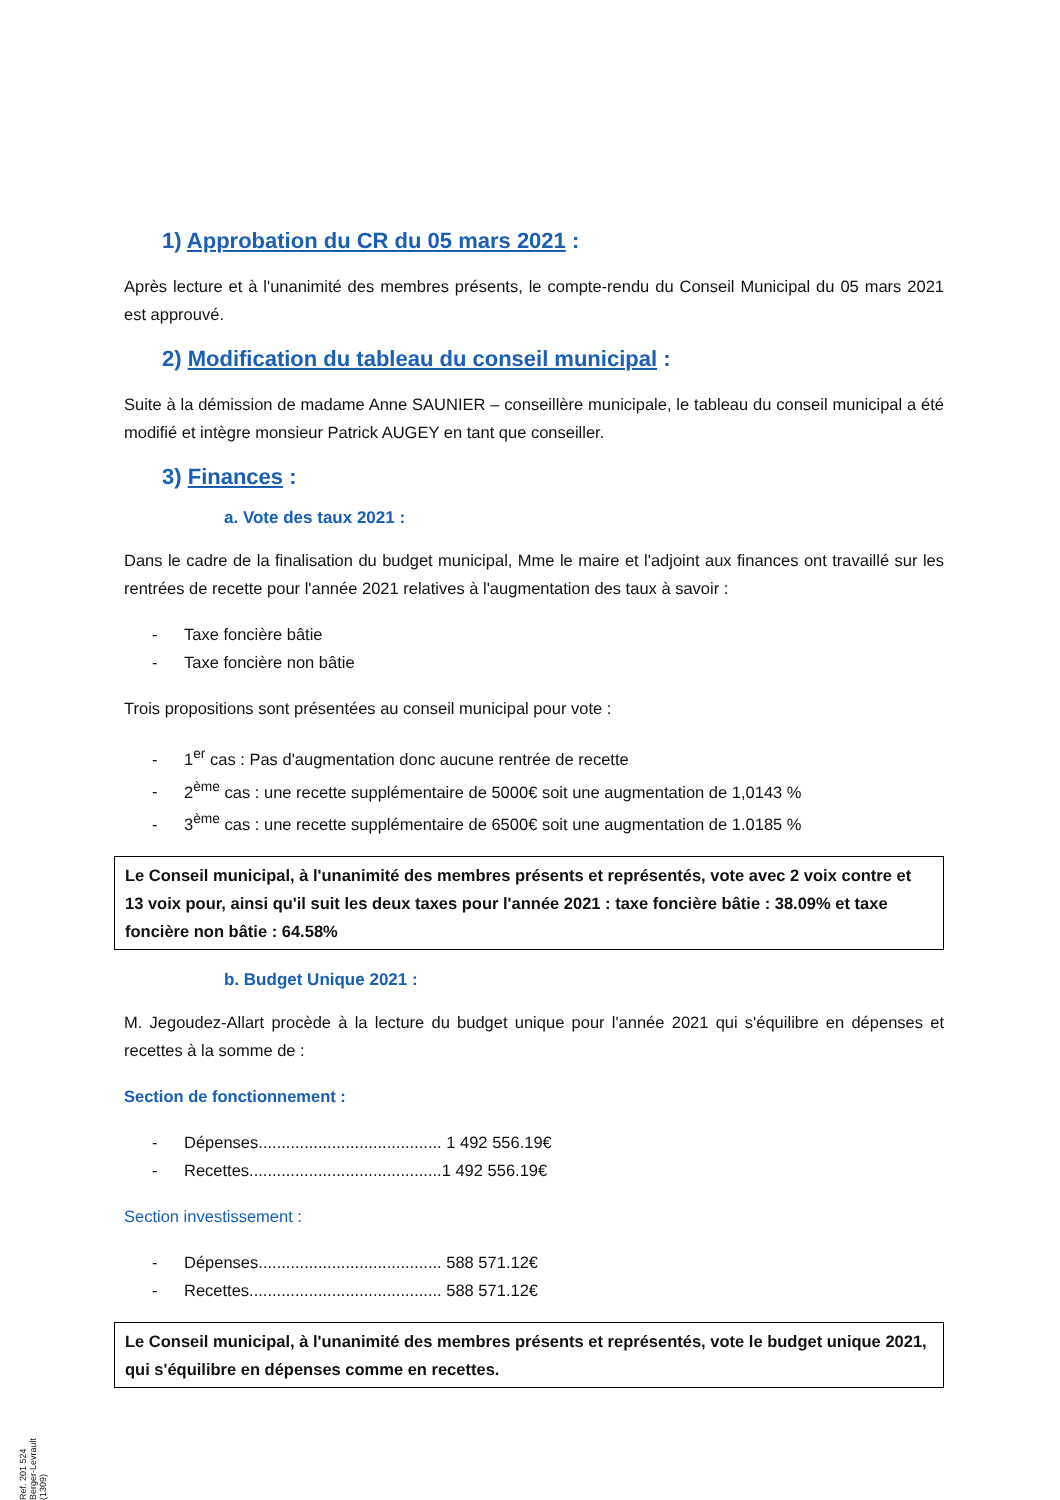1) Approbation du CR du 05 mars 2021 :
Après lecture et à l'unanimité des membres présents, le compte-rendu du Conseil Municipal du 05 mars 2021 est approuvé.
2) Modification du tableau du conseil municipal :
Suite à la démission de madame Anne SAUNIER – conseillère municipale, le tableau du conseil municipal a été modifié et intègre monsieur Patrick AUGEY en tant que conseiller.
3) Finances :
a. Vote des taux 2021 :
Dans le cadre de la finalisation du budget municipal, Mme le maire et l'adjoint aux finances ont travaillé sur les rentrées de recette pour l'année 2021 relatives à l'augmentation des taux à savoir :
- Taxe foncière bâtie
- Taxe foncière non bâtie
Trois propositions sont présentées au conseil municipal pour vote :
- 1<sup>er</sup> cas : Pas d'augmentation donc aucune rentrée de recette
- 2<sup>ème</sup> cas : une recette supplémentaire de 5000€ soit une augmentation de 1,0143 %
- 3<sup>ème</sup> cas : une recette supplémentaire de 6500€ soit une augmentation de 1.0185 %
Le Conseil municipal, à l'unanimité des membres présents et représentés, vote avec 2 voix contre et 13 voix pour, ainsi qu'il suit les deux taxes pour l'année 2021 : taxe foncière bâtie : 38.09% et taxe foncière non bâtie : 64.58%
b. Budget Unique 2021 :
M. Jegoudez-Allart procède à la lecture du budget unique pour l'année 2021 qui s'équilibre en dépenses et recettes à la somme de :
Section de fonctionnement :
- Dépenses........................................ 1 492 556.19€
- Recettes..........................................1 492 556.19€
Section investissement :
- Dépenses........................................ 588 571.12€
- Recettes.......................................... 588 571.12€
Le Conseil municipal, à l'unanimité des membres présents et représentés, vote le budget unique 2021, qui s'équilibre en dépenses comme en recettes.
Ref. 201 524 Berger-Levrault (1309)